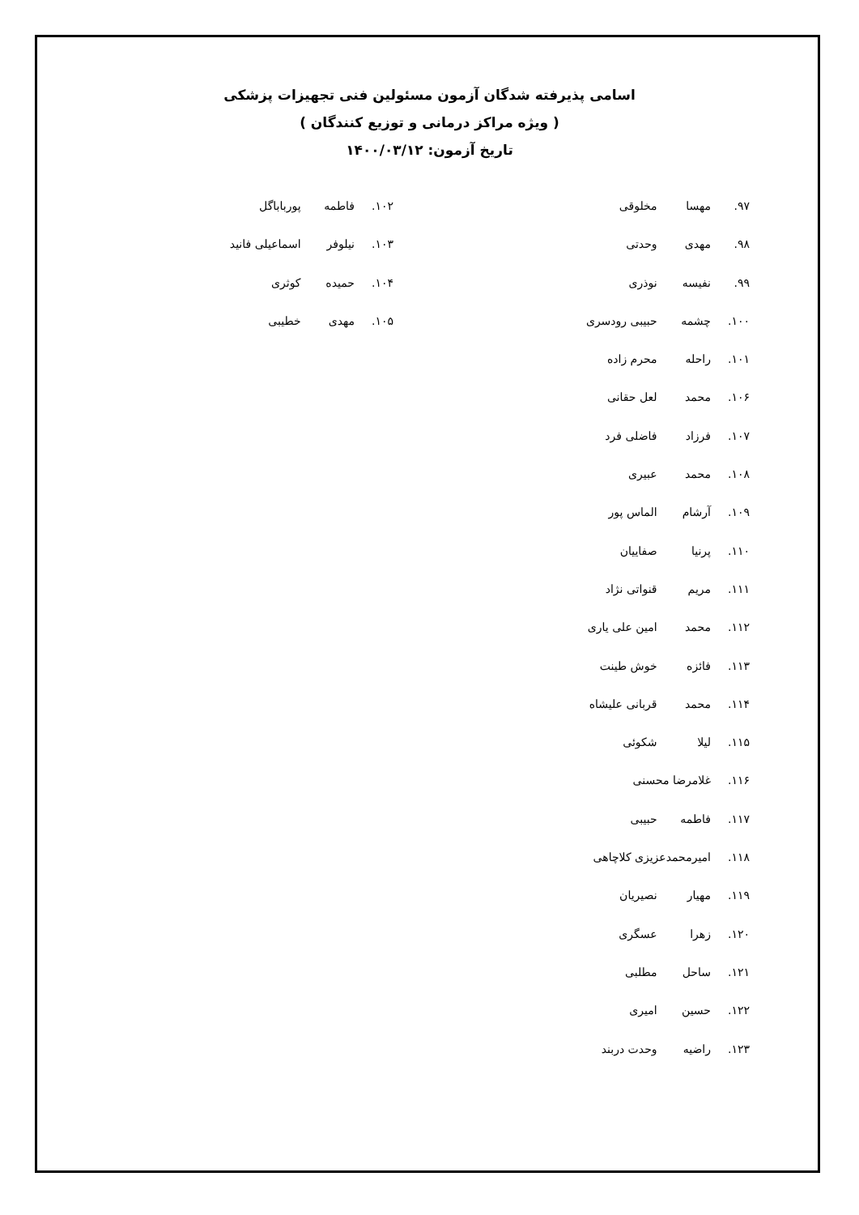اسامی پذیرفته شدگان آزمون مسئولین فنی تجهیزات پزشکی
( ویژه مراکز درمانی و توزیع کنندگان )
تاریخ آزمون: ۱۴۰۰/۰۳/۱۲
۹۷. مهسا مخلوقی
۹۸. مهدی وحدتی
۹۹. نفیسه نوذری
۱۰۰. چشمه حبیبی رودسری
۱۰۱. راحله محرم زاده
۱۰۶. محمد لعل حقانی
۱۰۷. فرزاد فاضلی فرد
۱۰۸. محمد عبیری
۱۰۹. آرشام الماس پور
۱۱۰. پرنیا صفاییان
۱۱۱. مریم قنواتی نژاد
۱۱۲. محمد امین علی یاری
۱۱۳. فائزه خوش طینت
۱۱۴. محمد قربانی علیشاه
۱۱۵. لیلا شکوئی
۱۱۶. غلامرضا محسنی
۱۱۷. فاطمه حبیبی
۱۱۸. امیرمحمدعزیزی کلاچاهی
۱۱۹. مهیار نصیریان
۱۲۰. زهرا عسگری
۱۲۱. ساحل مطلبی
۱۲۲. حسین امیری
۱۲۳. راضیه وحدت دربند
۱۰۲. فاطمه پوربابا‌گل
۱۰۳. نیلوفر اسماعیلی فانید
۱۰۴. حمیده کوثری
۱۰۵. مهدی خطیبی